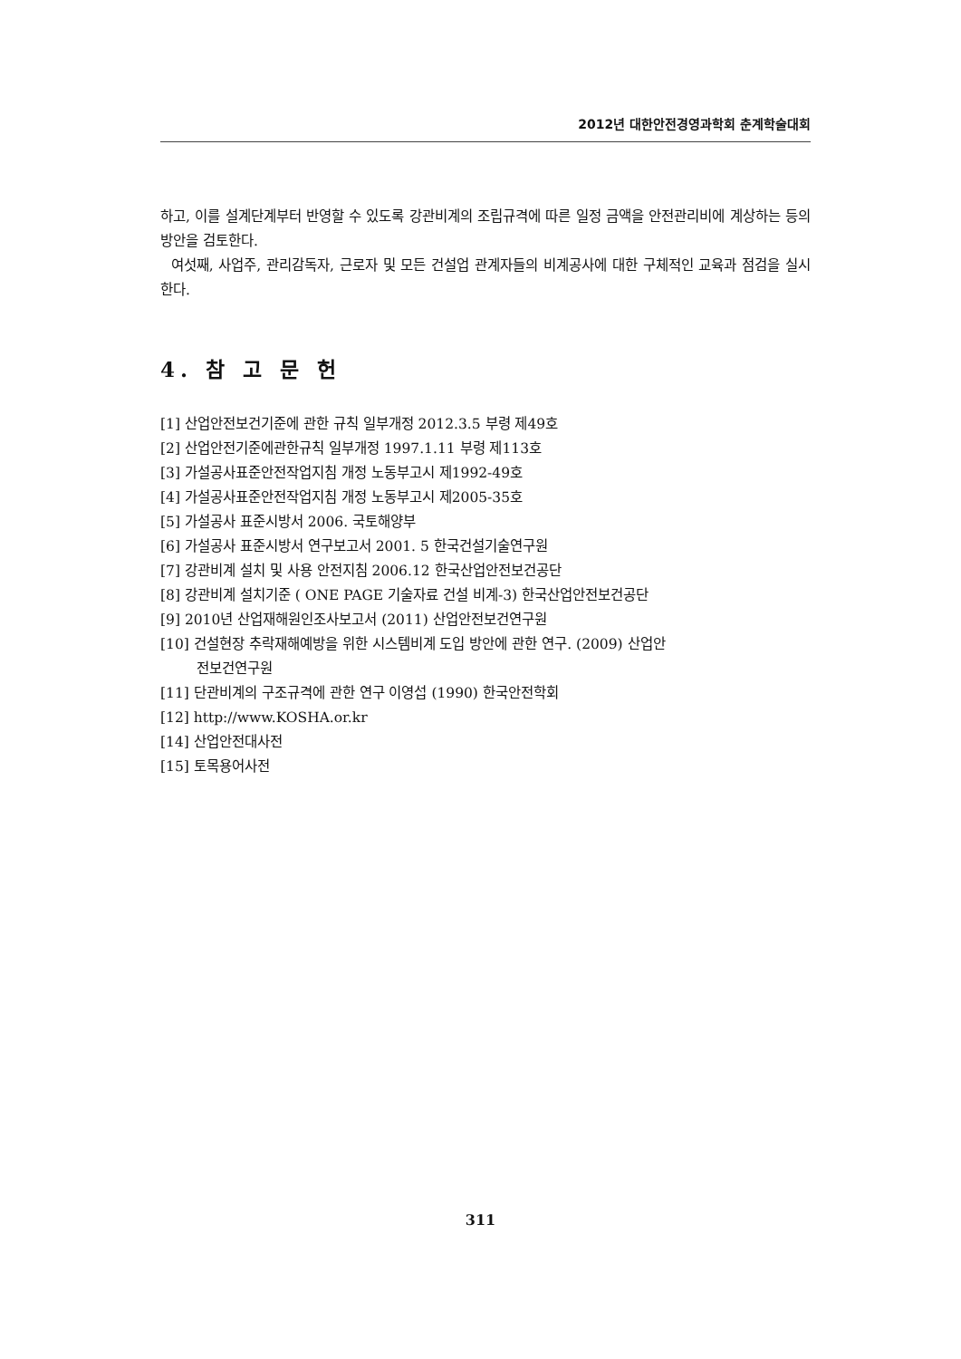2012년 대한안전경영과학회 춘계학술대회
하고, 이를 설계단계부터 반영할 수 있도록 강관비계의 조립규격에 따른 일정 금액을 안전관리비에 계상하는 등의 방안을 검토한다.
여섯째, 사업주, 관리감독자, 근로자 및 모든 건설업 관계자들의 비계공사에 대한 구체적인 교육과 점검을 실시한다.
4. 참 고 문 헌
[1] 산업안전보건기준에 관한 규칙 일부개정 2012.3.5 부령 제49호
[2] 산업안전기준에관한규칙 일부개정 1997.1.11 부령 제113호
[3] 가설공사표준안전작업지침 개정 노동부고시 제1992-49호
[4] 가설공사표준안전작업지침 개정 노동부고시 제2005-35호
[5] 가설공사 표준시방서 2006. 국토해양부
[6] 가설공사 표준시방서 연구보고서 2001. 5 한국건설기술연구원
[7] 강관비계 설치 및 사용 안전지침 2006.12 한국산업안전보건공단
[8] 강관비계 설치기준 ( ONE PAGE 기술자료 건설 비계-3) 한국산업안전보건공단
[9] 2010년 산업재해원인조사보고서 (2011) 산업안전보건연구원
[10] 건설현장 추락재해예방을 위한 시스템비계 도입 방안에 관한 연구. (2009) 산업안
전보건연구원
[11] 단관비계의 구조규격에 관한 연구 이영섭 (1990) 한국안전학회
[12] http://www.KOSHA.or.kr
[14] 산업안전대사전
[15] 토목용어사전
311